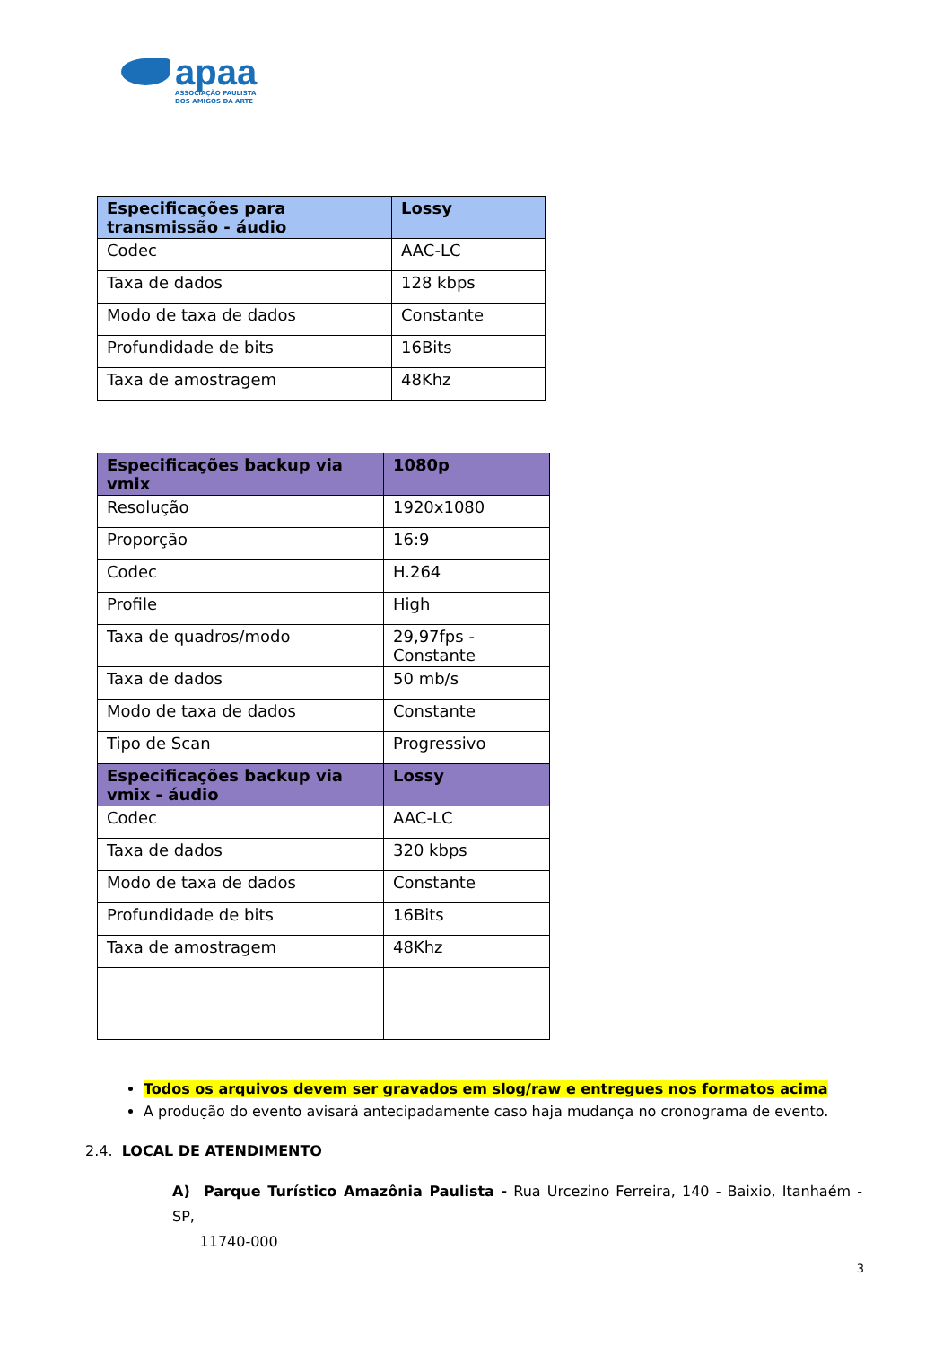apaa
ASSOCIAÇÃO PAULISTA
DOS AMIGOS DA ARTE
| Especificações para transmissão - áudio | Lossy |
| --- | --- |
| Codec | AAC-LC |
| Taxa de dados | 128 kbps |
| Modo de taxa de dados | Constante |
| Profundidade de bits | 16Bits |
| Taxa de amostragem | 48Khz |
| Especificações backup via vmix | 1080p |
| --- | --- |
| Resolução | 1920x1080 |
| Proporção | 16:9 |
| Codec | H.264 |
| Profile | High |
| Taxa de quadros/modo | 29,97fps - Constante |
| Taxa de dados | 50 mb/s |
| Modo de taxa de dados | Constante |
| Tipo de Scan | Progressivo |
| Especificações backup via vmix - áudio | Lossy |
| Codec | AAC-LC |
| Taxa de dados | 320 kbps |
| Modo de taxa de dados | Constante |
| Profundidade de bits | 16Bits |
| Taxa de amostragem | 48Khz |
Todos os arquivos devem ser gravados em slog/raw e entregues nos formatos acima
A produção do evento avisará antecipadamente caso haja mudança no cronograma de evento.
2.4. LOCAL DE ATENDIMENTO
A) Parque Turístico Amazônia Paulista - Rua Urcezino Ferreira, 140 - Baixio, Itanhaém - SP,
11740-000
3